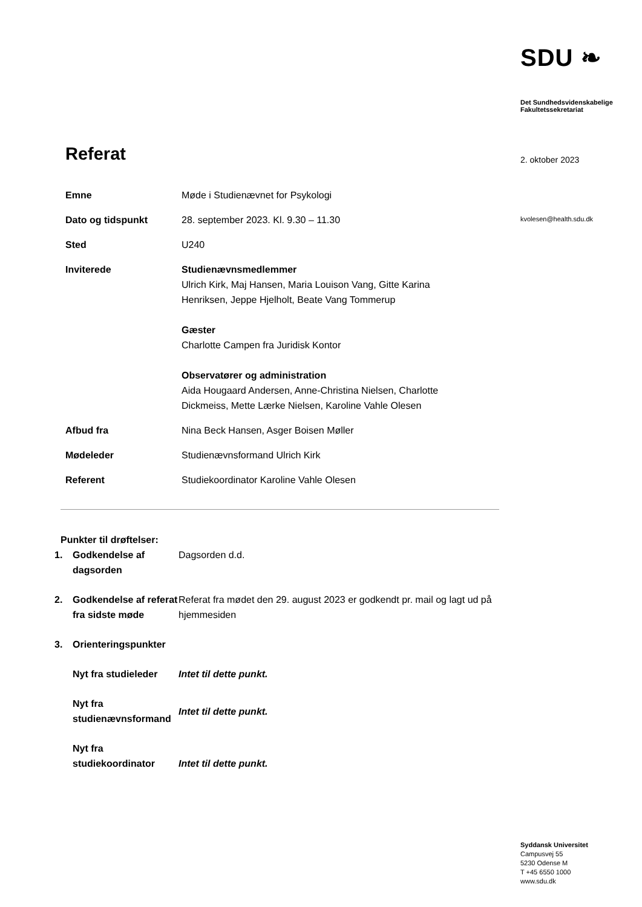SDU ❧
Det Sundhedsvidenskabelige
Fakultetssekretariat
2. oktober 2023
kvolesen@health.sdu.dk
Syddansk Universitet
Campusvej 55
5230 Odense M
T +45 6550 1000
www.sdu.dk
Referat
| Emne | Møde i Studienævnet for Psykologi |
| Dato og tidspunkt | 28. september 2023. Kl. 9.30 – 11.30 |
| Sted | U240 |
| Inviterede | Studienævnsmedlemmer Ulrich Kirk, Maj Hansen, Maria Louison Vang, Gitte Karina Henriksen, Jeppe Hjelholt, Beate Vang Tommerup Gæster Charlotte Campen fra Juridisk Kontor Observatører og administration Aida Hougaard Andersen, Anne-Christina Nielsen, Charlotte Dickmeiss, Mette Lærke Nielsen, Karoline Vahle Olesen |
| Afbud fra | Nina Beck Hansen, Asger Boisen Møller |
| Mødeleder | Studienævnsformand Ulrich Kirk |
| Referent | Studiekoordinator Karoline Vahle Olesen |
Punkter til drøftelser:
| 1. | Godkendelse af dagsorden | Dagsorden d.d. |
| 2. | Godkendelse af referat fra sidste møde | Referat fra mødet den 29. august 2023 er godkendt pr. mail og lagt ud på hjemmesiden |
| 3. | Orienteringspunkter | |
| | Nyt fra studieleder | Intet til dette punkt. |
| | Nyt fra studienævnsformand | Intet til dette punkt. |
| | Nyt fra studiekoordinator | Intet til dette punkt. |